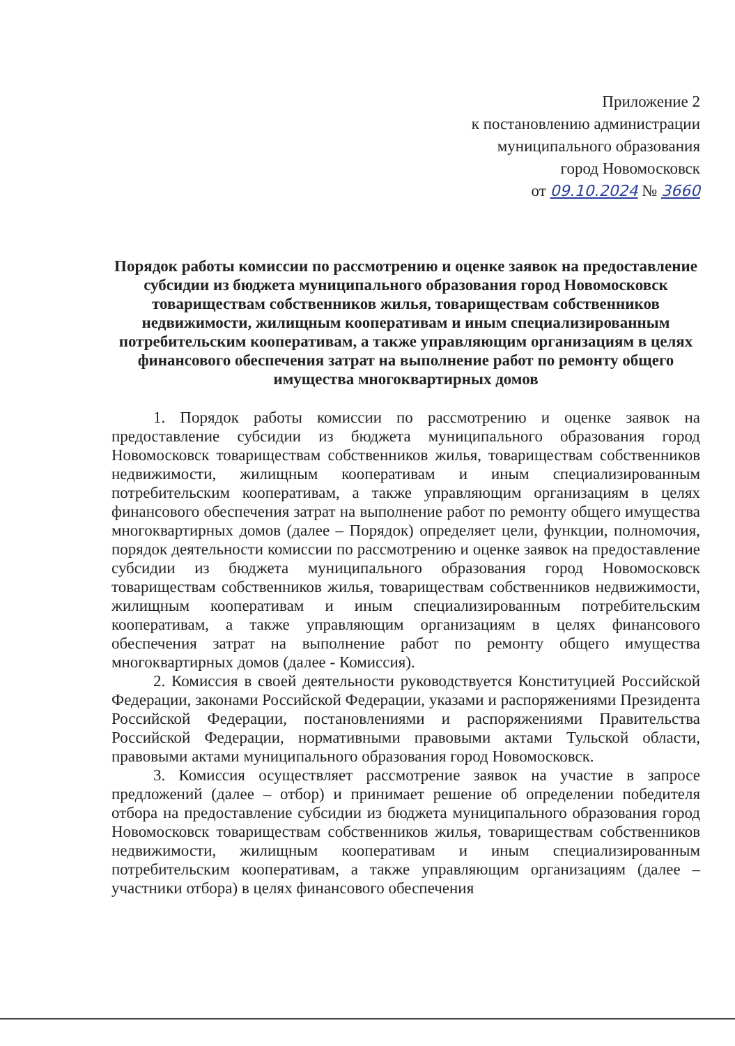Приложение 2
к постановлению администрации
муниципального образования
город Новомосковск
от 09.10.2024 № 3660
Порядок работы комиссии по рассмотрению и оценке заявок на предоставление субсидии из бюджета муниципального образования город Новомосковск товариществам собственников жилья, товариществам собственников недвижимости, жилищным кооперативам и иным специализированным потребительским кооперативам, а также управляющим организациям в целях финансового обеспечения затрат на выполнение работ по ремонту общего имущества многоквартирных домов
1. Порядок работы комиссии по рассмотрению и оценке заявок на предоставление субсидии из бюджета муниципального образования город Новомосковск товариществам собственников жилья, товариществам собственников недвижимости, жилищным кооперативам и иным специализированным потребительским кооперативам, а также управляющим организациям в целях финансового обеспечения затрат на выполнение работ по ремонту общего имущества многоквартирных домов (далее – Порядок) определяет цели, функции, полномочия, порядок деятельности комиссии по рассмотрению и оценке заявок на предоставление субсидии из бюджета муниципального образования город Новомосковск товариществам собственников жилья, товариществам собственников недвижимости, жилищным кооперативам и иным специализированным потребительским кооперативам, а также управляющим организациям в целях финансового обеспечения затрат на выполнение работ по ремонту общего имущества многоквартирных домов (далее - Комиссия).
2. Комиссия в своей деятельности руководствуется Конституцией Российской Федерации, законами Российской Федерации, указами и распоряжениями Президента Российской Федерации, постановлениями и распоряжениями Правительства Российской Федерации, нормативными правовыми актами Тульской области, правовыми актами муниципального образования город Новомосковск.
3. Комиссия осуществляет рассмотрение заявок на участие в запросе предложений (далее – отбор) и принимает решение об определении победителя отбора на предоставление субсидии из бюджета муниципального образования город Новомосковск товариществам собственников жилья, товариществам собственников недвижимости, жилищным кооперативам и иным специализированным потребительским кооперативам, а также управляющим организациям (далее – участники отбора) в целях финансового обеспечения